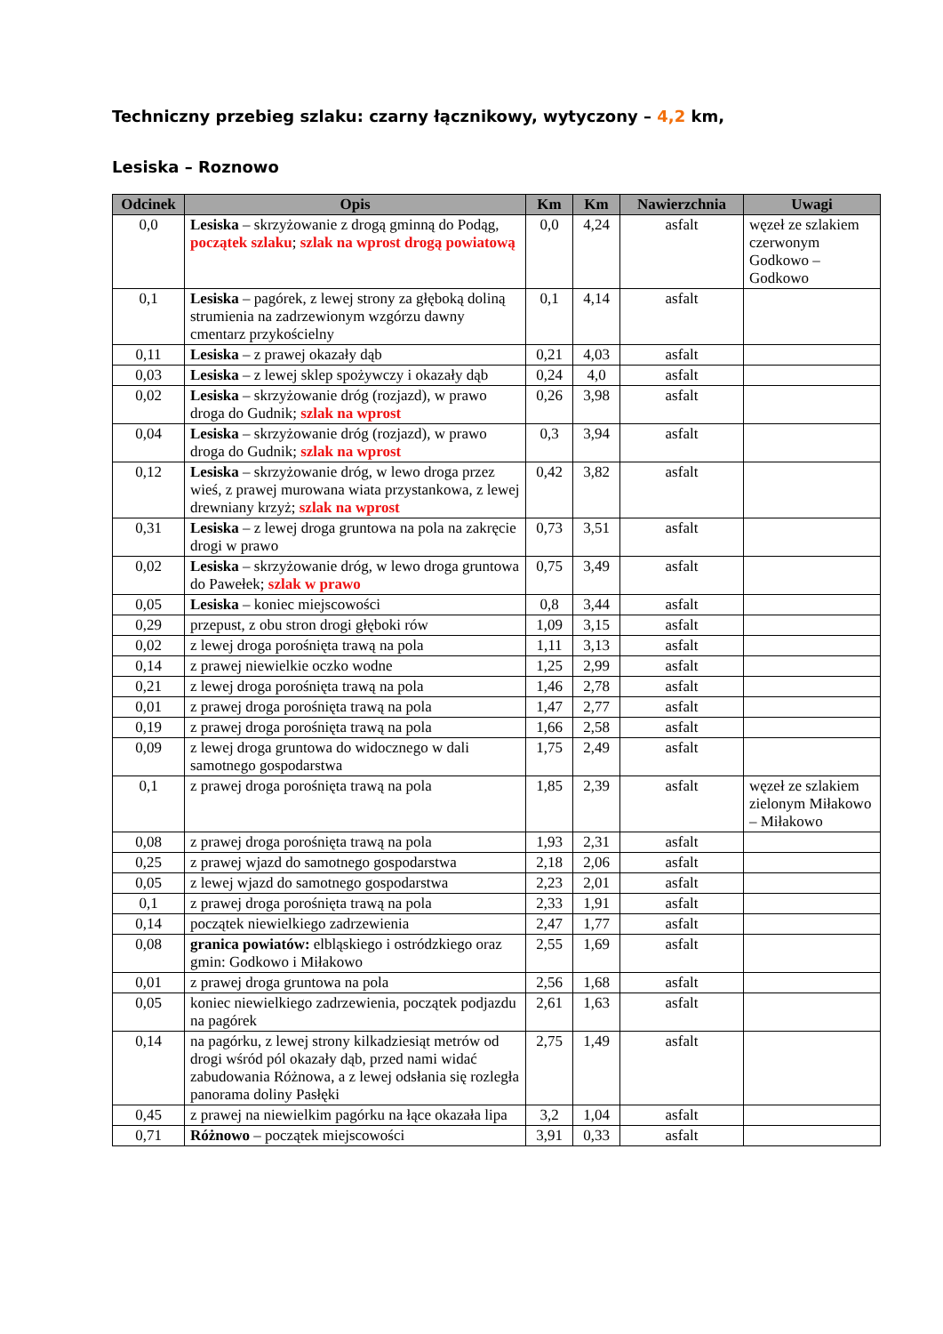Techniczny przebieg szlaku: czarny łącznikowy, wytyczony – 4,2 km,
Lesiska – Roznowo
| Odcinek | Opis | Km | Km | Nawierzchnia | Uwagi |
| --- | --- | --- | --- | --- | --- |
| 0,0 | Lesiska – skrzyżowanie z drogą gminną do Podąg, początek szlaku ; szlak na wprost drogą powiatową | 0,0 | 4,24 | asfalt | węzeł ze szlakiem czerwonym Godkowo – Godkowo |
| 0,1 | Lesiska – pagórek, z lewej strony za głęboką doliną strumienia na zadrzewionym wzgórzu dawny cmentarz przykościelny | 0,1 | 4,14 | asfalt | |
| 0,11 | Lesiska – z prawej okazały dąb | 0,21 | 4,03 | asfalt | |
| 0,03 | Lesiska – z lewej sklep spożywczy i okazały dąb | 0,24 | 4,0 | asfalt | |
| 0,02 | Lesiska – skrzyżowanie dróg (rozjazd), w prawo droga do Gudnik; szlak na wprost | 0,26 | 3,98 | asfalt | |
| 0,04 | Lesiska – skrzyżowanie dróg (rozjazd), w prawo droga do Gudnik; szlak na wprost | 0,3 | 3,94 | asfalt | |
| 0,12 | Lesiska – skrzyżowanie dróg, w lewo droga przez wieś, z prawej murowana wiata przystankowa, z lewej drewniany krzyż; szlak na wprost | 0,42 | 3,82 | asfalt | |
| 0,31 | Lesiska – z lewej droga gruntowa na pola na zakręcie drogi w prawo | 0,73 | 3,51 | asfalt | |
| 0,02 | Lesiska – skrzyżowanie dróg, w lewo droga gruntowa do Pawełek; szlak w prawo | 0,75 | 3,49 | asfalt | |
| 0,05 | Lesiska – koniec miejscowości | 0,8 | 3,44 | asfalt | |
| 0,29 | przepust, z obu stron drogi głęboki rów | 1,09 | 3,15 | asfalt | |
| 0,02 | z lewej droga porośnięta trawą na pola | 1,11 | 3,13 | asfalt | |
| 0,14 | z prawej niewielkie oczko wodne | 1,25 | 2,99 | asfalt | |
| 0,21 | z lewej droga porośnięta trawą na pola | 1,46 | 2,78 | asfalt | |
| 0,01 | z prawej droga porośnięta trawą na pola | 1,47 | 2,77 | asfalt | |
| 0,19 | z prawej droga porośnięta trawą na pola | 1,66 | 2,58 | asfalt | |
| 0,09 | z lewej droga gruntowa do widocznego w dali samotnego gospodarstwa | 1,75 | 2,49 | asfalt | |
| 0,1 | z prawej droga porośnięta trawą na pola | 1,85 | 2,39 | asfalt | węzeł ze szlakiem zielonym Miłakowo – Miłakowo |
| 0,08 | z prawej droga porośnięta trawą na pola | 1,93 | 2,31 | asfalt | |
| 0,25 | z prawej wjazd do samotnego gospodarstwa | 2,18 | 2,06 | asfalt | |
| 0,05 | z lewej wjazd do samotnego gospodarstwa | 2,23 | 2,01 | asfalt | |
| 0,1 | z prawej droga porośnięta trawą na pola | 2,33 | 1,91 | asfalt | |
| 0,14 | początek niewielkiego zadrzewienia | 2,47 | 1,77 | asfalt | |
| 0,08 | granica powiatów: elbląskiego i ostródzkiego oraz gmin: Godkowo i Miłakowo | 2,55 | 1,69 | asfalt | |
| 0,01 | z prawej droga gruntowa na pola | 2,56 | 1,68 | asfalt | |
| 0,05 | koniec niewielkiego zadrzewienia, początek podjazdu na pagórek | 2,61 | 1,63 | asfalt | |
| 0,14 | na pagórku, z lewej strony kilkadziesiąt metrów od drogi wśród pól okazały dąb, przed nami widać zabudowania Różnowa, a z lewej odsłania się rozległa panorama doliny Pasłęki | 2,75 | 1,49 | asfalt | |
| 0,45 | z prawej na niewielkim pagórku na łące okazała lipa | 3,2 | 1,04 | asfalt | |
| 0,71 | Różnowo – początek miejscowości | 3,91 | 0,33 | asfalt | |